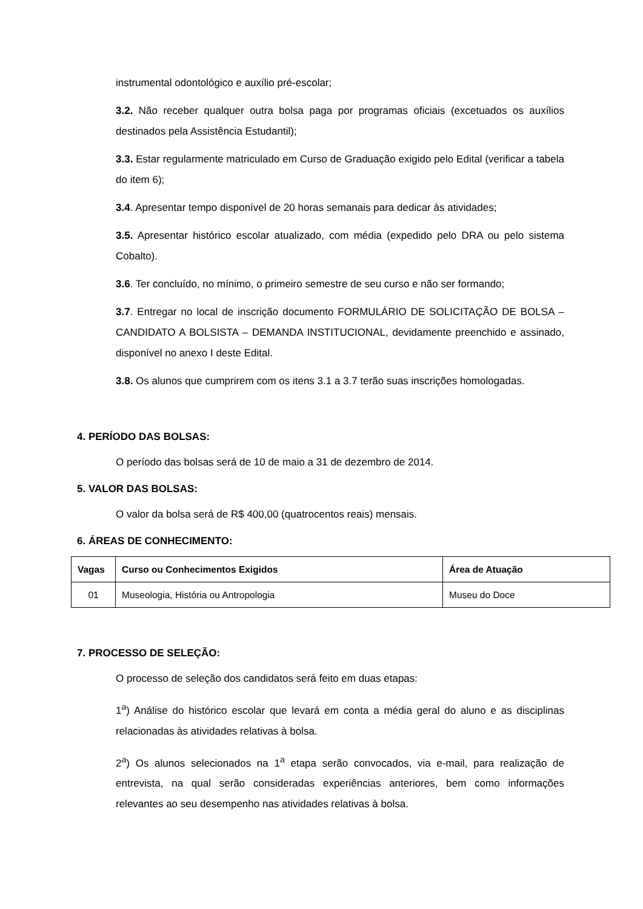instrumental odontológico e auxílio pré-escolar;
3.2. Não receber qualquer outra bolsa paga por programas oficiais (excetuados os auxílios destinados pela Assistência Estudantil);
3.3. Estar regularmente matriculado em Curso de Graduação exigido pelo Edital (verificar a tabela do item 6);
3.4. Apresentar tempo disponível de 20 horas semanais para dedicar às atividades;
3.5. Apresentar histórico escolar atualizado, com média (expedido pelo DRA ou pelo sistema Cobalto).
3.6. Ter concluído, no mínimo, o primeiro semestre de seu curso e não ser formando;
3.7. Entregar no local de inscrição documento FORMULÁRIO DE SOLICITAÇÃO DE BOLSA – CANDIDATO A BOLSISTA – DEMANDA INSTITUCIONAL, devidamente preenchido e assinado, disponível no anexo I deste Edital.
3.8. Os alunos que cumprirem com os itens 3.1 a 3.7 terão suas inscrições homologadas.
4. PERÍODO DAS BOLSAS:
O período das bolsas será de 10 de maio a 31 de dezembro de 2014.
5. VALOR DAS BOLSAS:
O valor da bolsa será de R$ 400,00 (quatrocentos reais) mensais.
6. ÁREAS DE CONHECIMENTO:
| Vagas | Curso ou Conhecimentos Exigidos | Área de Atuação |
| --- | --- | --- |
| 01 | Museologia, História ou Antropologia | Museu do Doce |
7. PROCESSO DE SELEÇÃO:
O processo de seleção dos candidatos será feito em duas etapas:
1<sup>a</sup>) Análise do histórico escolar que levará em conta a média geral do aluno e as disciplinas relacionadas às atividades relativas à bolsa.
2<sup>a</sup>) Os alunos selecionados na 1<sup>a</sup> etapa serão convocados, via e-mail, para realização de entrevista, na qual serão consideradas experiências anteriores, bem como informações relevantes ao seu desempenho nas atividades relativas à bolsa.